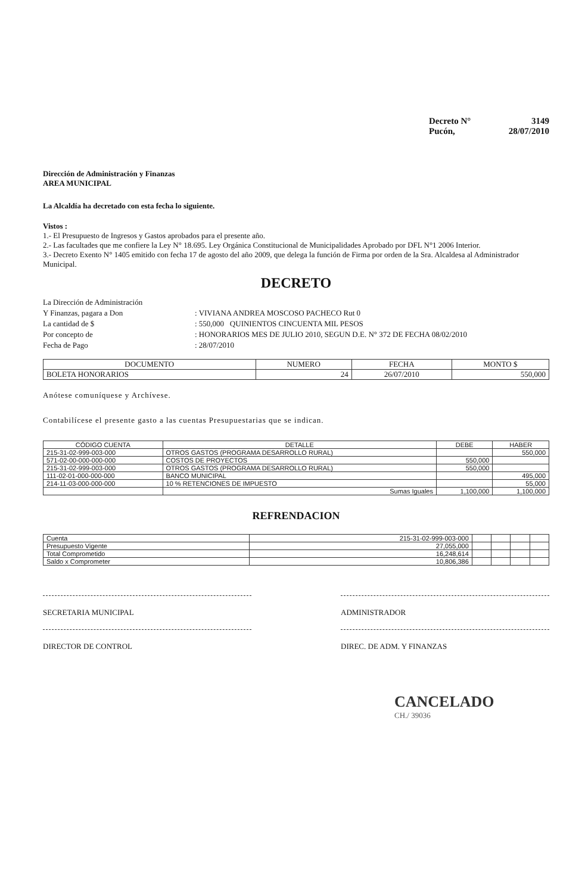Decreto N° 3149
Pucón, 28/07/2010
Dirección de Administración y Finanzas
AREA MUNICIPAL
La Alcaldía ha decretado con esta fecha lo siguiente.
Vistos :
1.- El Presupuesto de Ingresos y Gastos aprobados para el presente año.
2.- Las facultades que me confiere la Ley N° 18.695. Ley Orgánica Constitucional de Municipalidades Aprobado por DFL N°1 2006 Interior.
3.- Decreto Exento N° 1405 emitido con fecha 17 de agosto del año 2009, que delega la función de Firma por orden de la Sra. Alcaldesa al Administrador Municipal.
DECRETO
La Dirección de Administración
Y Finanzas, pagara a Don
: VIVIANA ANDREA MOSCOSO PACHECO Rut 0
La cantidad de $
: 550,000 QUINIENTOS CINCUENTA MIL PESOS
Por concepto de
: HONORARIOS MES DE JULIO 2010, SEGUN D.E. N° 372 DE FECHA 08/02/2010
Fecha de Pago
: 28/07/2010
| DOCUMENTO | NUMERO | FECHA | MONTO $ |
| --- | --- | --- | --- |
| BOLETA HONORARIOS | 24 | 26/07/2010 | 550,000 |
Anótese comuníquese y Archívese.
Contabilícese el presente gasto a las cuentas Presupuestarias que se indican.
| CÓDIGO CUENTA | DETALLE | DEBE | HABER |
| --- | --- | --- | --- |
| 215-31-02-999-003-000 | OTROS GASTOS (PROGRAMA DESARROLLO RURAL) | | 550,000 |
| 571-02-00-000-000-000 | COSTOS DE PROYECTOS | 550,000 | |
| 215-31-02-999-003-000 | OTROS GASTOS (PROGRAMA DESARROLLO RURAL) | 550,000 | |
| 111-02-01-000-000-000 | BANCO MUNICIPAL | | 495,000 |
| 214-11-03-000-000-000 | 10 % RETENCIONES DE IMPUESTO | | 55,000 |
| | Sumas Iguales | 1,100,000 | 1,100,000 |
REFRENDACION
| Cuenta | 215-31-02-999-003-000 | | | | |
| Presupuesto Vigente | 27,055,000 | | | | |
| Total Comprometido | 16,248,614 | | | | |
| Saldo x Comprometer | 10,806,386 | | | | |
SECRETARIA MUNICIPAL
DIRECTOR DE CONTROL
ADMINISTRADOR
DIREC. DE ADM. Y FINANZAS
CANCELADO
CH./ 39036